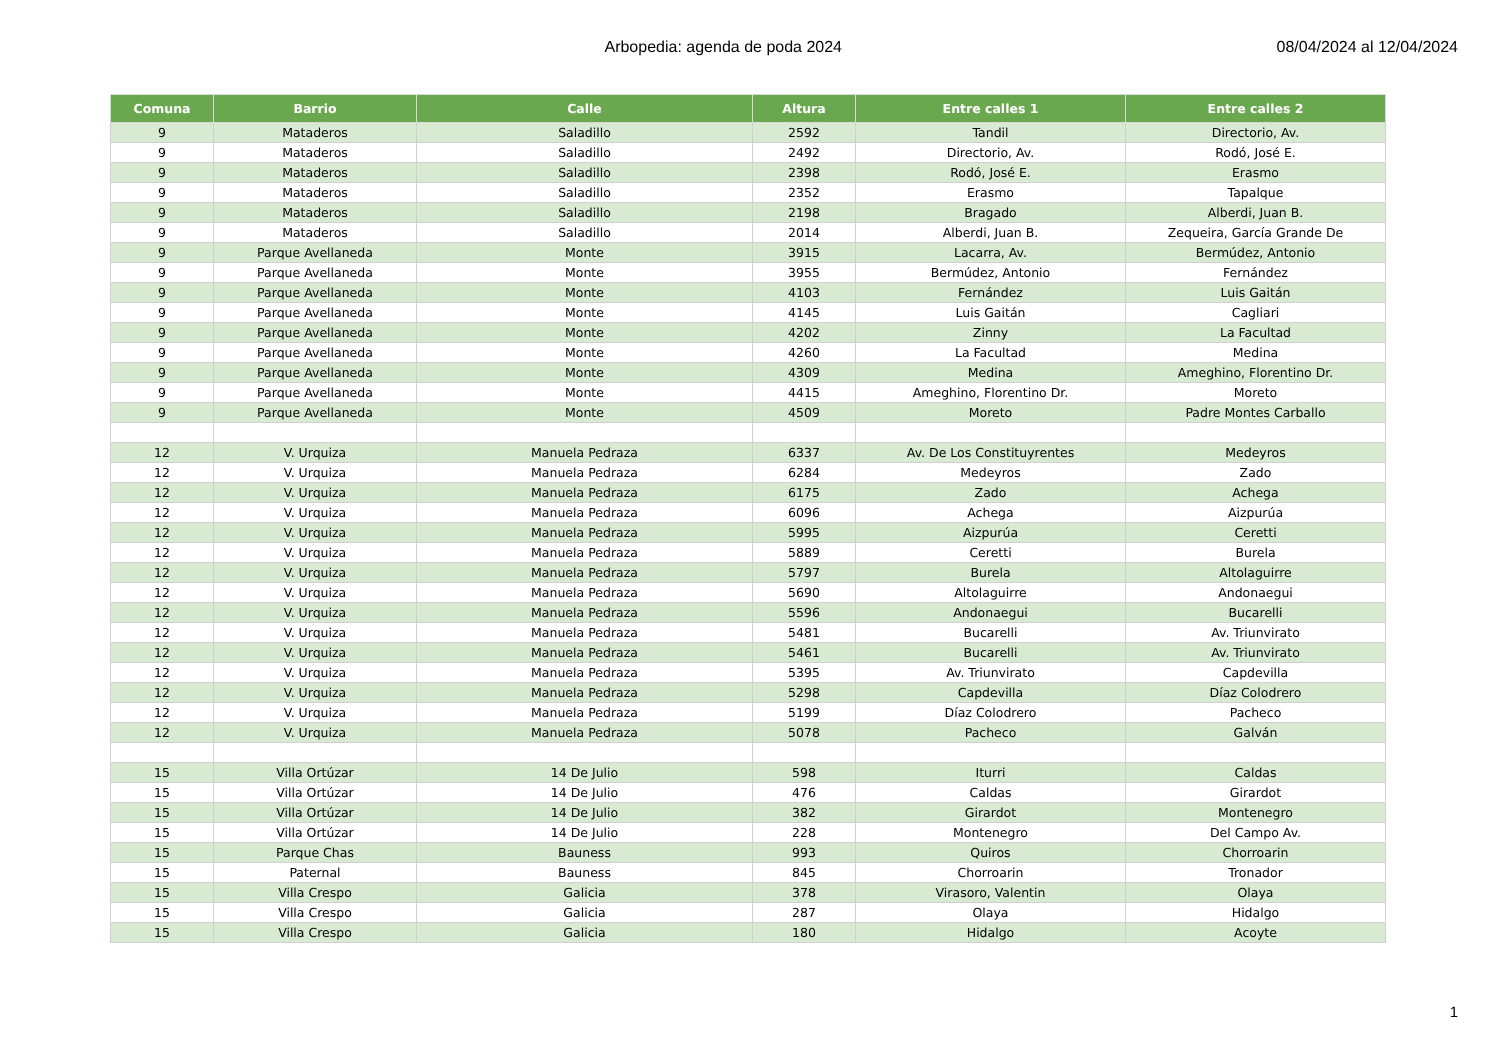Arbopedia: agenda de poda 2024 08/04/2024 al 12/04/2024
| Comuna | Barrio | Calle | Altura | Entre calles 1 | Entre calles 2 |
| --- | --- | --- | --- | --- | --- |
| 9 | Mataderos | Saladillo | 2592 | Tandil | Directorio, Av. |
| 9 | Mataderos | Saladillo | 2492 | Directorio, Av. | Rodó, José E. |
| 9 | Mataderos | Saladillo | 2398 | Rodó, José E. | Erasmo |
| 9 | Mataderos | Saladillo | 2352 | Erasmo | Tapalque |
| 9 | Mataderos | Saladillo | 2198 | Bragado | Alberdi, Juan B. |
| 9 | Mataderos | Saladillo | 2014 | Alberdi, Juan B. | Zequeira, García Grande De |
| 9 | Parque Avellaneda | Monte | 3915 | Lacarra, Av. | Bermúdez, Antonio |
| 9 | Parque Avellaneda | Monte | 3955 | Bermúdez, Antonio | Fernández |
| 9 | Parque Avellaneda | Monte | 4103 | Fernández | Luis Gaitán |
| 9 | Parque Avellaneda | Monte | 4145 | Luis Gaitán | Cagliari |
| 9 | Parque Avellaneda | Monte | 4202 | Zinny | La Facultad |
| 9 | Parque Avellaneda | Monte | 4260 | La Facultad | Medina |
| 9 | Parque Avellaneda | Monte | 4309 | Medina | Ameghino, Florentino Dr. |
| 9 | Parque Avellaneda | Monte | 4415 | Ameghino, Florentino Dr. | Moreto |
| 9 | Parque Avellaneda | Monte | 4509 | Moreto | Padre Montes Carballo |
| 12 | V. Urquiza | Manuela Pedraza | 6337 | Av. De Los Constituyrentes | Medeyros |
| 12 | V. Urquiza | Manuela Pedraza | 6284 | Medeyros | Zado |
| 12 | V. Urquiza | Manuela Pedraza | 6175 | Zado | Achega |
| 12 | V. Urquiza | Manuela Pedraza | 6096 | Achega | Aizpurúa |
| 12 | V. Urquiza | Manuela Pedraza | 5995 | Aizpurúa | Ceretti |
| 12 | V. Urquiza | Manuela Pedraza | 5889 | Ceretti | Burela |
| 12 | V. Urquiza | Manuela Pedraza | 5797 | Burela | Altolaguirre |
| 12 | V. Urquiza | Manuela Pedraza | 5690 | Altolaguirre | Andonaegui |
| 12 | V. Urquiza | Manuela Pedraza | 5596 | Andonaegui | Bucarelli |
| 12 | V. Urquiza | Manuela Pedraza | 5481 | Bucarelli | Av. Triunvirato |
| 12 | V. Urquiza | Manuela Pedraza | 5461 | Bucarelli | Av. Triunvirato |
| 12 | V. Urquiza | Manuela Pedraza | 5395 | Av. Triunvirato | Capdevilla |
| 12 | V. Urquiza | Manuela Pedraza | 5298 | Capdevilla | Díaz Colodrero |
| 12 | V. Urquiza | Manuela Pedraza | 5199 | Díaz Colodrero | Pacheco |
| 12 | V. Urquiza | Manuela Pedraza | 5078 | Pacheco | Galván |
| 15 | Villa Ortúzar | 14 De Julio | 598 | Iturri | Caldas |
| 15 | Villa Ortúzar | 14 De Julio | 476 | Caldas | Girardot |
| 15 | Villa Ortúzar | 14 De Julio | 382 | Girardot | Montenegro |
| 15 | Villa Ortúzar | 14 De Julio | 228 | Montenegro | Del Campo Av. |
| 15 | Parque Chas | Bauness | 993 | Quiros | Chorroarin |
| 15 | Paternal | Bauness | 845 | Chorroarin | Tronador |
| 15 | Villa Crespo | Galicia | 378 | Virasoro, Valentin | Olaya |
| 15 | Villa Crespo | Galicia | 287 | Olaya | Hidalgo |
| 15 | Villa Crespo | Galicia | 180 | Hidalgo | Acoyte |
1